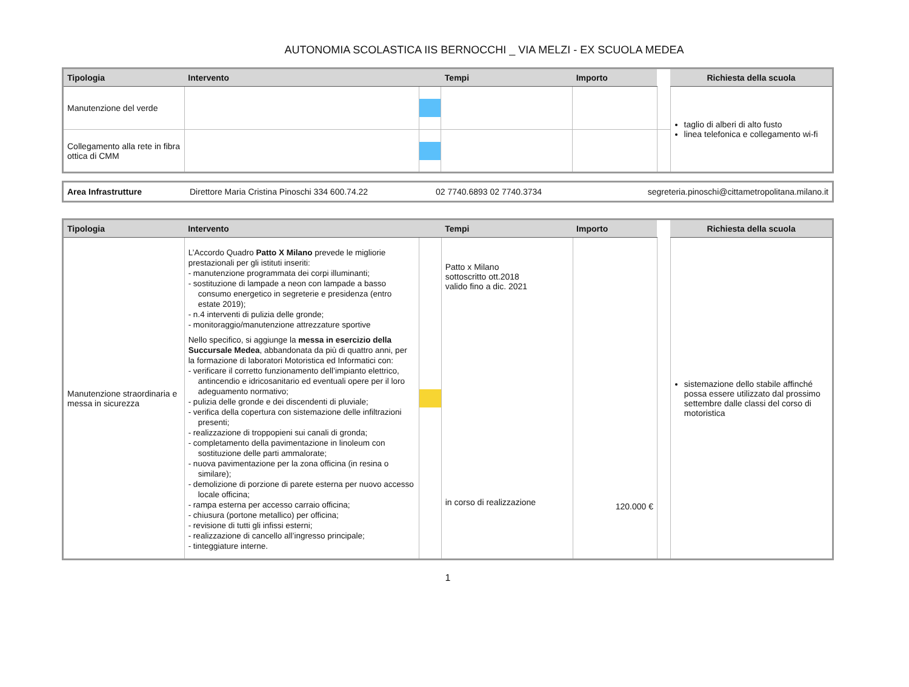AUTONOMIA SCOLASTICA IIS BERNOCCHI _ VIA MELZI - EX SCUOLA MEDEA
| Tipologia | Intervento | | Tempi | Importo | | Richiesta della scuola |
| --- | --- | --- | --- | --- | --- | --- |
| Manutenzione del verde | | | | | | taglio di alberi di alto fusto linea telefonica e collegamento wi-fi |
| Collegamento alla rete in fibra ottica di CMM | | | | | | |
| Area Infrastrutture | Direttore Maria Cristina Pinoschi 334 600.74.22 | 02 7740.6893 02 7740.3734 | segreteria.pinoschi@cittametropolitana.milano.it |
| Tipologia | Intervento | | Tempi | Importo | | Richiesta della scuola |
| --- | --- | --- | --- | --- | --- | --- |
| Manutenzione straordinaria e messa in sicurezza | L’Accordo Quadro Patto X Milano prevede le migliorie prestazionali per gli istituti inseriti: - manutenzione programmata dei corpi illuminanti; - sostituzione di lampade a neon con lampade a basso consumo energetico in segreterie e presidenza (entro estate 2019); - n.4 interventi di pulizia delle gronde; - monitoraggio/manutenzione attrezzature sportive Nello specifico, si aggiunge la messa in esercizio della Succursale Medea , abbandonata da più di quattro anni, per la formazione di laboratori Motoristica ed Informatici con: - verificare il corretto funzionamento dell’impianto elettrico, antincendio e idricosanitario ed eventuali opere per il loro adeguamento normativo; - pulizia delle gronde e dei discendenti di pluviale; - verifica della copertura con sistemazione delle infiltrazioni presenti; - realizzazione di troppopieni sui canali di gronda; - completamento della pavimentazione in linoleum con sostituzione delle parti ammalorate; - nuova pavimentazione per la zona officina (in resina o similare); - demolizione di porzione di parete esterna per nuovo accesso locale officina; - rampa esterna per accesso carraio officina; - chiusura (portone metallico) per officina; - revisione di tutti gli infissi esterni; - realizzazione di cancello all’ingresso principale; - tinteggiature interne. | | Patto x Milano sottoscritto ott.2018 valido fino a dic. 2021 in corso di realizzazione | 120.000 € | | sistemazione dello stabile affinché possa essere utilizzato dal prossimo settembre dalle classi del corso di motoristica |
1